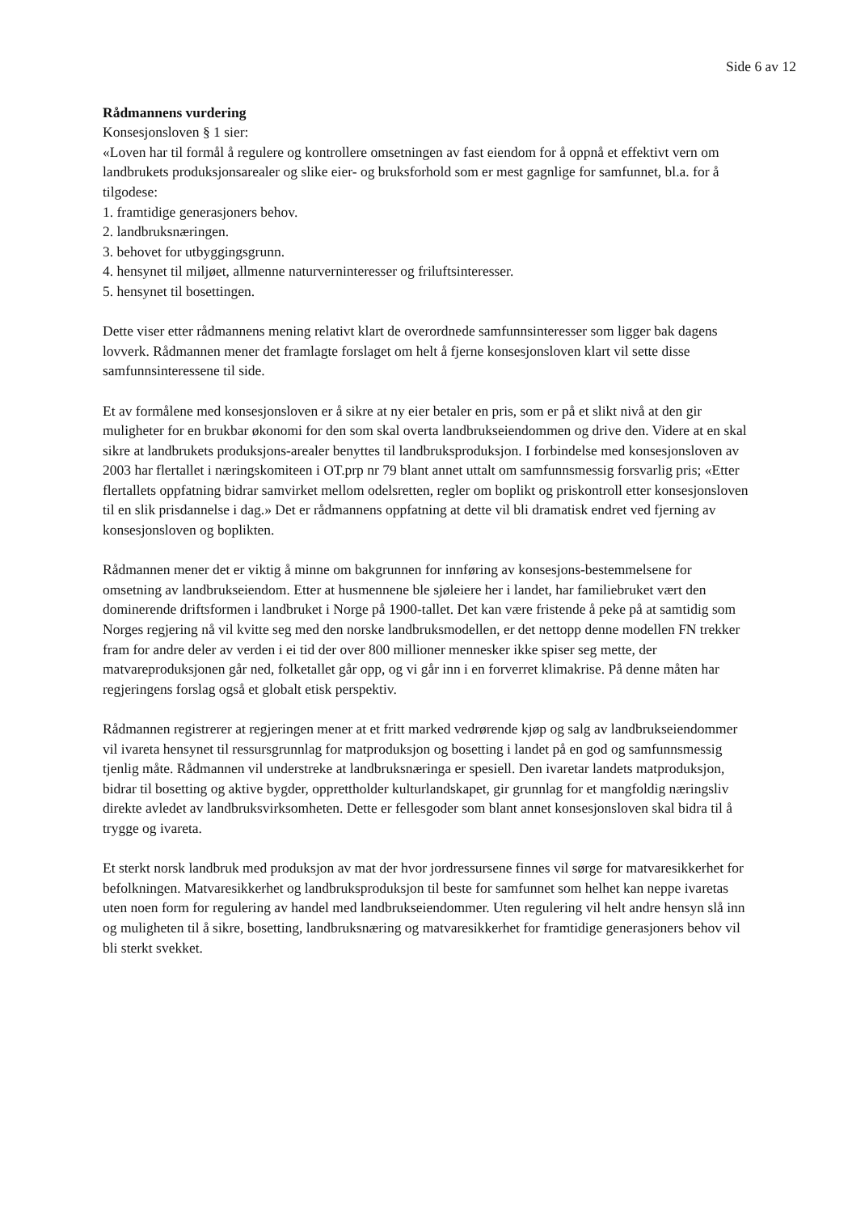Side 6 av 12
Rådmannens vurdering
Konsesjonsloven § 1 sier:
«Loven har til formål å regulere og kontrollere omsetningen av fast eiendom for å oppnå et effektivt vern om landbrukets produksjonsarealer og slike eier- og bruksforhold som er mest gagnlige for samfunnet, bl.a. for å tilgodese:
1. framtidige generasjoners behov.
2. landbruksnæringen.
3. behovet for utbyggingsgrunn.
4. hensynet til miljøet, allmenne naturverninteresser og friluftsinteresser.
5. hensynet til bosettingen.
Dette viser etter rådmannens mening relativt klart de overordnede samfunnsinteresser som ligger bak dagens lovverk. Rådmannen mener det framlagte forslaget om helt å fjerne konsesjonsloven klart vil sette disse samfunnsinteressene til side.
Et av formålene med konsesjonsloven er å sikre at ny eier betaler en pris, som er på et slikt nivå at den gir muligheter for en brukbar økonomi for den som skal overta landbrukseiendommen og drive den. Videre at en skal sikre at landbrukets produksjons-arealer benyttes til landbruksproduksjon. I forbindelse med konsesjonsloven av 2003 har flertallet i næringskomiteen i OT.prp nr 79 blant annet uttalt om samfunnsmessig forsvarlig pris; «Etter flertallets oppfatning bidrar samvirket mellom odelsretten, regler om boplikt og priskontroll etter konsesjonsloven til en slik prisdannelse i dag.» Det er rådmannens oppfatning at dette vil bli dramatisk endret ved fjerning av konsesjonsloven og boplikten.
Rådmannen mener det er viktig å minne om bakgrunnen for innføring av konsesjons-bestemmelsene for omsetning av landbrukseiendom. Etter at husmennene ble sjøleiere her i landet, har familiebruket vært den dominerende driftsformen i landbruket i Norge på 1900-tallet. Det kan være fristende å peke på at samtidig som Norges regjering nå vil kvitte seg med den norske landbruksmodellen, er det nettopp denne modellen FN trekker fram for andre deler av verden i ei tid der over 800 millioner mennesker ikke spiser seg mette, der matvareproduksjonen går ned, folketallet går opp, og vi går inn i en forverret klimakrise. På denne måten har regjeringens forslag også et globalt etisk perspektiv.
Rådmannen registrerer at regjeringen mener at et fritt marked vedrørende kjøp og salg av landbrukseiendommer vil ivareta hensynet til ressursgrunnlag for matproduksjon og bosetting i landet på en god og samfunnsmessig tjenlig måte. Rådmannen vil understreke at landbruksnæringa er spesiell. Den ivaretar landets matproduksjon, bidrar til bosetting og aktive bygder, opprettholder kulturlandskapet, gir grunnlag for et mangfoldig næringsliv direkte avledet av landbruksvirksomheten. Dette er fellesgoder som blant annet konsesjonsloven skal bidra til å trygge og ivareta.
Et sterkt norsk landbruk med produksjon av mat der hvor jordressursene finnes vil sørge for matvaresikkerhet for befolkningen. Matvaresikkerhet og landbruksproduksjon til beste for samfunnet som helhet kan neppe ivaretas uten noen form for regulering av handel med landbrukseiendommer. Uten regulering vil helt andre hensyn slå inn og muligheten til å sikre, bosetting, landbruksnæring og matvaresikkerhet for framtidige generasjoners behov vil bli sterkt svekket.